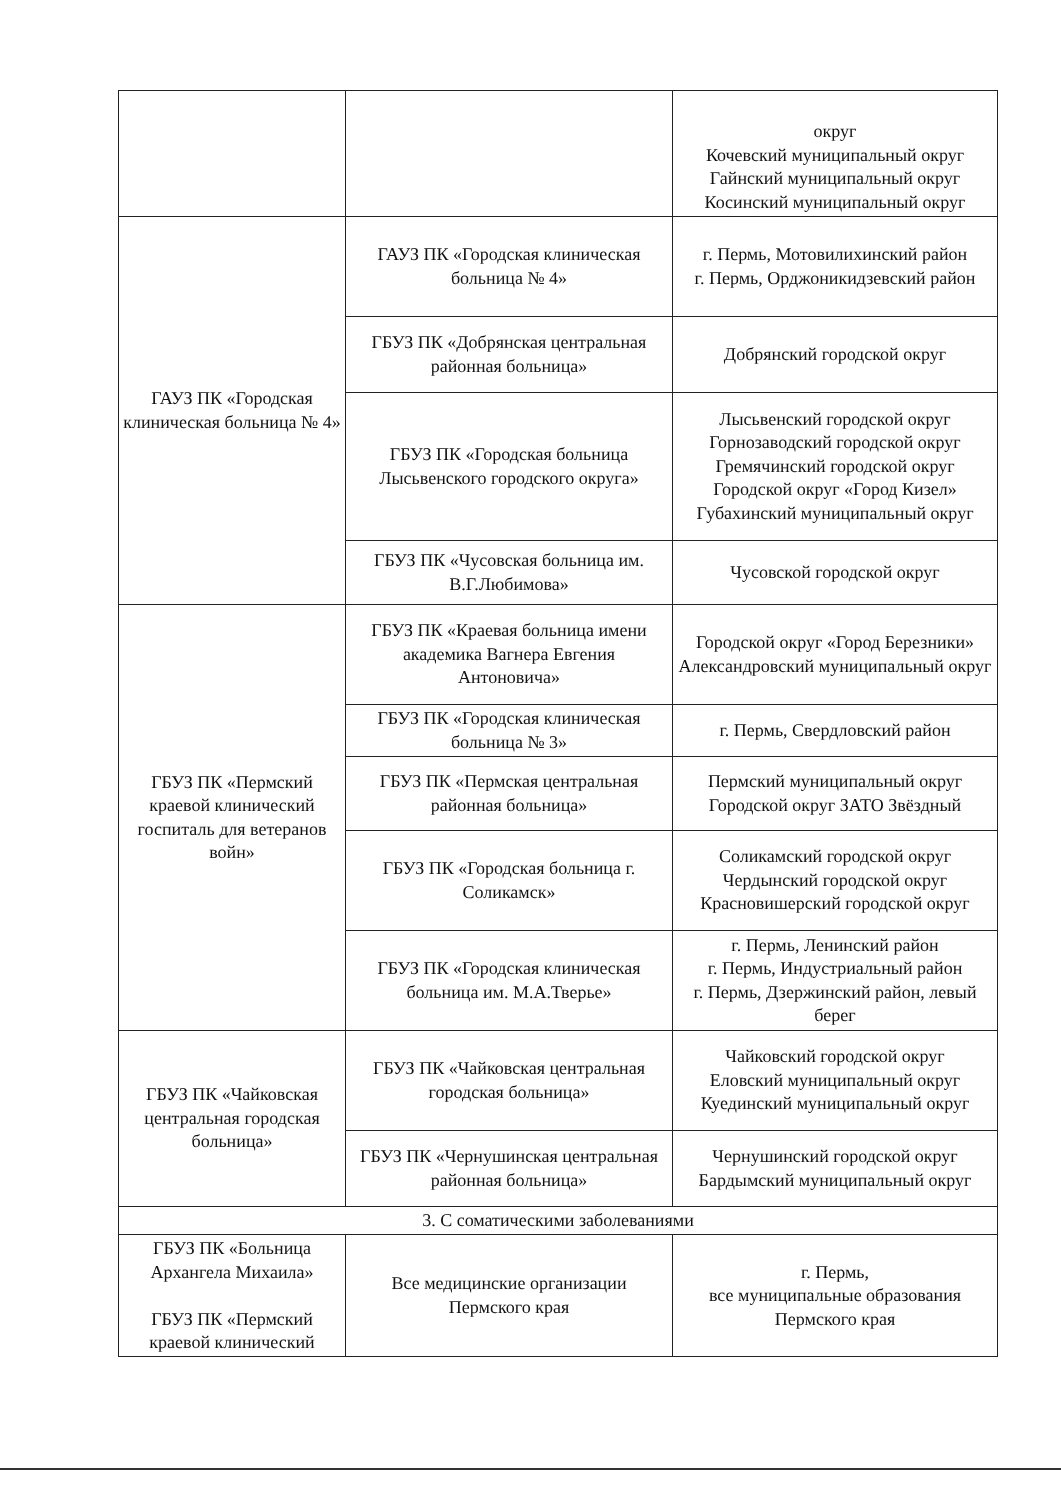| | | округ Кочевский муниципальный округ Гайнский муниципальный округ Косинский муниципальный округ |
| ГАУЗ ПК «Городская клиническая больница № 4» | ГАУЗ ПК «Городская клиническая больница № 4» | г. Пермь, Мотовилихинский район г. Пермь, Орджоникидзевский район |
| | ГБУЗ ПК «Добрянская центральная районная больница» | Добрянский городской округ |
| | ГБУЗ ПК «Городская больница Лысьвенского городского округа» | Лысьвенский городской округ Горнозаводский городской округ Гремячинский городской округ Городской округ «Город Кизел» Губахинский муниципальный округ |
| | ГБУЗ ПК «Чусовская больница им. В.Г.Любимова» | Чусовской городской округ |
| ГБУЗ ПК «Пермский краевой клинический госпиталь для ветеранов войн» | ГБУЗ ПК «Краевая больница имени академика Вагнера Евгения Антоновича» | Городской округ «Город Березники» Александровский муниципальный округ |
| | ГБУЗ ПК «Городская клиническая больница № 3» | г. Пермь, Свердловский район |
| | ГБУЗ ПК «Пермская центральная районная больница» | Пермский муниципальный округ Городской округ ЗАТО Звёздный |
| | ГБУЗ ПК «Городская больница г. Соликамск» | Соликамский городской округ Чердынский городской округ Красновишерский городской округ |
| | ГБУЗ ПК «Городская клиническая больница им. М.А.Тверье» | г. Пермь, Ленинский район г. Пермь, Индустриальный район г. Пермь, Дзержинский район, левый берег |
| ГБУЗ ПК «Чайковская центральная городская больница» | ГБУЗ ПК «Чайковская центральная городская больница» | Чайковский городской округ Еловский муниципальный округ Куединский муниципальный округ |
| | ГБУЗ ПК «Чернушинская центральная районная больница» | Чернушинский городской округ Бардымский муниципальный округ |
| 3. С соматическими заболеваниями | | |
| ГБУЗ ПК «Больница Архангела Михаила» ГБУЗ ПК «Пермский краевой клинический | Все медицинские организации Пермского края | г. Пермь, все муниципальные образования Пермского края |